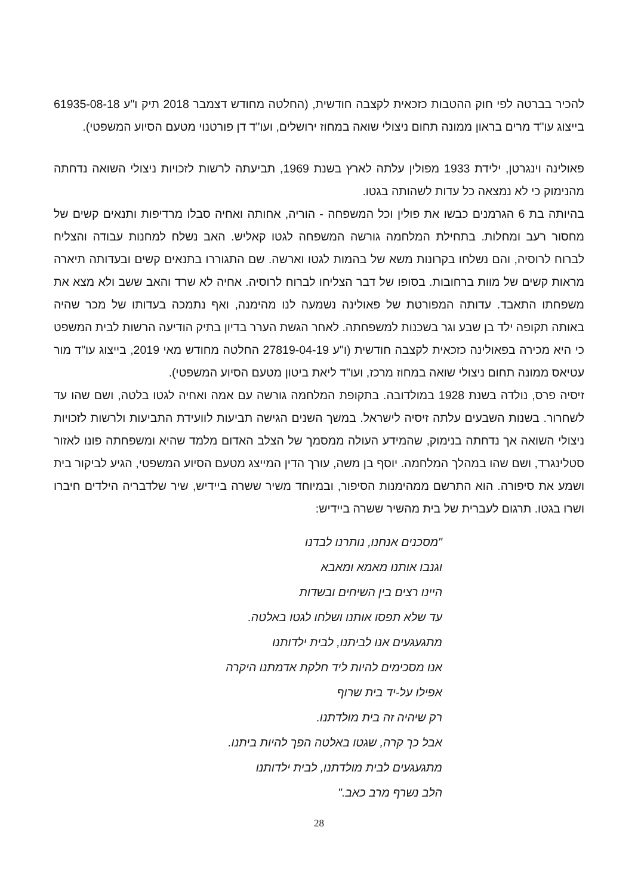להכיר בברטה לפי חוק ההטבות כזכאית לקצבה חודשית, (החלטה מחודש דצמבר 2018 תיק ו"ע ‎61935-08-18 בייצוג עו"ד מרים בראון ממונה תחום ניצולי שואה במחוז ירושלים, ועו"ד דן פורטנוי מטעם הסיוע המשפטי).
פאולינה וינגרטן, ילידת 1933 מפולין עלתה לארץ בשנת 1969, תביעתה לרשות לזכויות ניצולי השואה נדחתה מהנימוק כי לא נמצאה כל עדות לשהותה בגטו.
בהיותה בת 6 הגרמנים כבשו את פולין וכל המשפחה - הוריה, אחותה ואחיה סבלו מרדיפות ותנאים קשים של מחסור רעב ומחלות. בתחילת המלחמה גורשה המשפחה לגטו קאליש. האב נשלח למחנות עבודה והצליח לברוח לרוסיה, והם נשלחו בקרונות משא של בהמות לגטו וארשה. שם התגוררו בתנאים קשים ובעדותה תיארה מראות קשים של מוות ברחובות. בסופו של דבר הצליחו לברוח לרוסיה. אחיה לא שרד והאב ששב ולא מצא את משפחתו התאבד. עדותה המפורטת של פאולינה נשמעה לנו מהימנה, ואף נתמכה בעדותו של מכר שהיה באותה תקופה ילד בן שבע וגר בשכנות למשפחתה. לאחר הגשת הערר בדיון בתיק הודיעה הרשות לבית המשפט כי היא מכירה בפאולינה כזכאית לקצבה חודשית (ו"ע ‎27819-04-19 החלטה מחודש מאי 2019, בייצוג עו"ד מור עטיאס ממונה תחום ניצולי שואה במחוז מרכז, ועו"ד ליאת ביטון מטעם הסיוע המשפטי).
זיסיה פרס, נולדה בשנת 1928 במולדובה. בתקופת המלחמה גורשה עם אמה ואחיה לגטו בלטה, ושם שהו עד לשחרור. בשנות השבעים עלתה זיסיה לישראל. במשך השנים הגישה תביעות לוועידת התביעות ולרשות לזכויות ניצולי השואה אך נדחתה בנימוק, שהמידע העולה ממסמך של הצלב האדום מלמד שהיא ומשפחתה פונו לאזור סטלינגרד, ושם שהו במהלך המלחמה. יוסף בן משה, עורך הדין המייצג מטעם הסיוע המשפטי, הגיע לביקור בית ושמע את סיפורה. הוא התרשם ממהימנות הסיפור, ובמיוחד משיר ששרה ביידיש, שיר שלדבריה הילדים חיברו ושרו בגטו. תרגום לעברית של בית מהשיר ששרה ביידיש:
"מסכנים אנחנו, נותרנו לבדנו
וגנבו אותנו מאמא ומאבא
היינו רצים בין השיחים ובשדות
עד שלא תפסו אותנו ושלחו לגטו באלטה.
מתגעגעים אנו לביתנו, לבית ילדותנו
אנו מסכימים להיות ליד חלקת אדמתנו היקרה
אפילו על-יד בית שרוף
רק שיהיה זה בית מולדתנו.
אבל כך קרה, שגטו באלטה הפך להיות ביתנו.
מתגעגעים לבית מולדתנו, לבית ילדותנו
הלב נשרף מרב כאב."
28